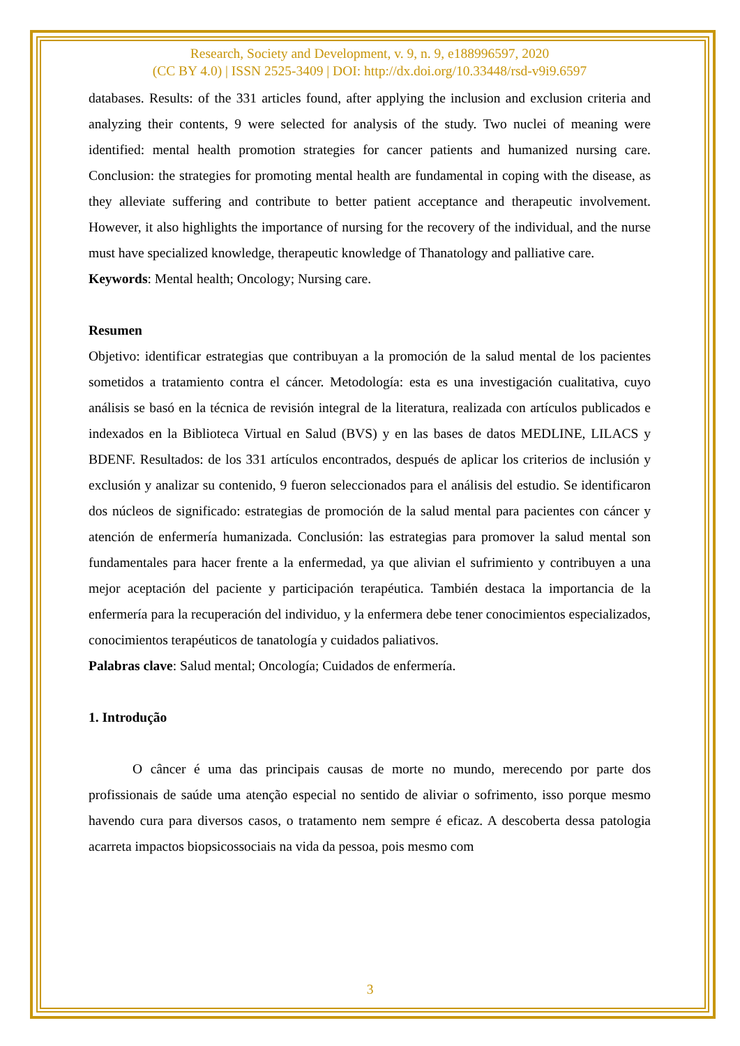Research, Society and Development, v. 9, n. 9, e188996597, 2020
(CC BY 4.0) | ISSN 2525-3409 | DOI: http://dx.doi.org/10.33448/rsd-v9i9.6597
databases. Results: of the 331 articles found, after applying the inclusion and exclusion criteria and analyzing their contents, 9 were selected for analysis of the study. Two nuclei of meaning were identified: mental health promotion strategies for cancer patients and humanized nursing care. Conclusion: the strategies for promoting mental health are fundamental in coping with the disease, as they alleviate suffering and contribute to better patient acceptance and therapeutic involvement. However, it also highlights the importance of nursing for the recovery of the individual, and the nurse must have specialized knowledge, therapeutic knowledge of Thanatology and palliative care.
Keywords: Mental health; Oncology; Nursing care.
Resumen
Objetivo: identificar estrategias que contribuyan a la promoción de la salud mental de los pacientes sometidos a tratamiento contra el cáncer. Metodología: esta es una investigación cualitativa, cuyo análisis se basó en la técnica de revisión integral de la literatura, realizada con artículos publicados e indexados en la Biblioteca Virtual en Salud (BVS) y en las bases de datos MEDLINE, LILACS y BDENF. Resultados: de los 331 artículos encontrados, después de aplicar los criterios de inclusión y exclusión y analizar su contenido, 9 fueron seleccionados para el análisis del estudio. Se identificaron dos núcleos de significado: estrategias de promoción de la salud mental para pacientes con cáncer y atención de enfermería humanizada. Conclusión: las estrategias para promover la salud mental son fundamentales para hacer frente a la enfermedad, ya que alivian el sufrimiento y contribuyen a una mejor aceptación del paciente y participación terapéutica. También destaca la importancia de la enfermería para la recuperación del individuo, y la enfermera debe tener conocimientos especializados, conocimientos terapéuticos de tanatología y cuidados paliativos.
Palabras clave: Salud mental; Oncología; Cuidados de enfermería.
1. Introdução
O câncer é uma das principais causas de morte no mundo, merecendo por parte dos profissionais de saúde uma atenção especial no sentido de aliviar o sofrimento, isso porque mesmo havendo cura para diversos casos, o tratamento nem sempre é eficaz. A descoberta dessa patologia acarreta impactos biopsicossociais na vida da pessoa, pois mesmo com
3